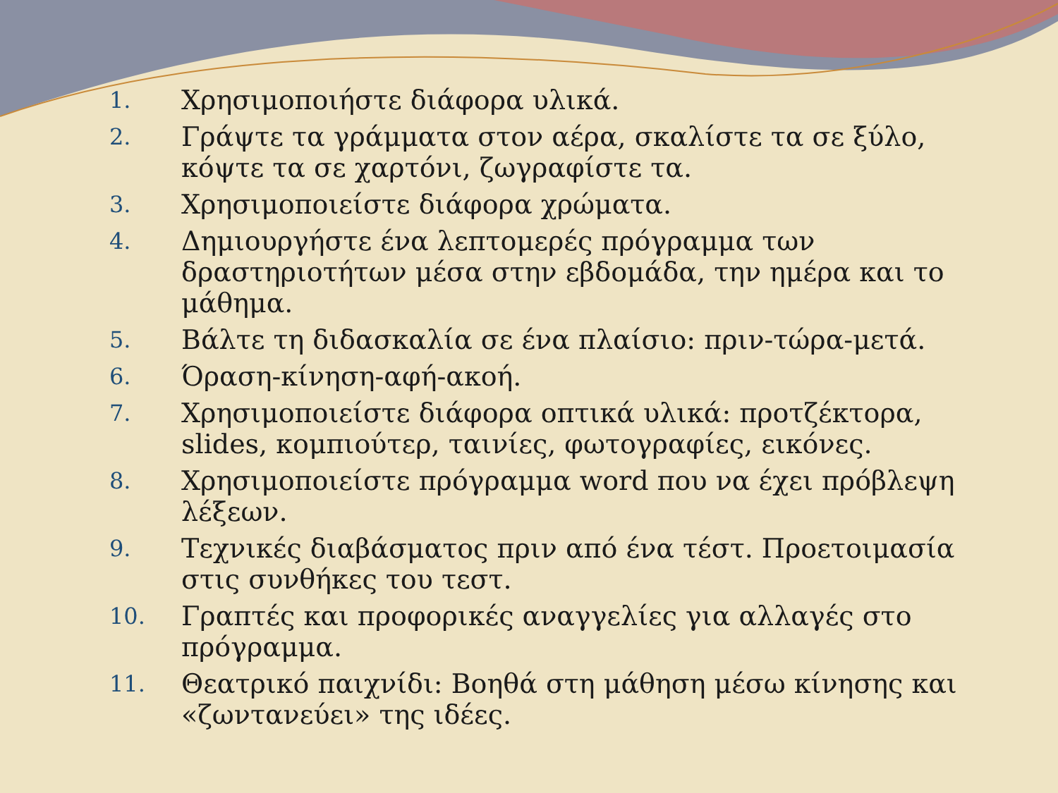1. Χρησιμοποιήστε διάφορα υλικά.
2. Γράψτε τα γράμματα στον αέρα, σκαλίστε τα σε ξύλο, κόψτε τα σε χαρτόνι, ζωγραφίστε τα.
3. Χρησιμοποιείστε διάφορα χρώματα.
4. Δημιουργήστε ένα λεπτομερές πρόγραμμα των δραστηριοτήτων μέσα στην εβδομάδα, την ημέρα και το μάθημα.
5. Βάλτε τη διδασκαλία σε ένα πλαίσιο: πριν-τώρα-μετά.
6. Όραση-κίνηση-αφή-ακοή.
7. Χρησιμοποιείστε διάφορα οπτικά υλικά: προτζέκτορα, slides, κομπιούτερ, ταινίες, φωτογραφίες, εικόνες.
8. Χρησιμοποιείστε πρόγραμμα word που να έχει πρόβλεψη λέξεων.
9. Τεχνικές διαβάσματος πριν από ένα τέστ. Προετοιμασία στις συνθήκες του τεστ.
10. Γραπτές και προφορικές αναγγελίες για αλλαγές στο πρόγραμμα.
11. Θεατρικό παιχνίδι: Βοηθά στη μάθηση μέσω κίνησης και «ζωντανεύει» της ιδέες.